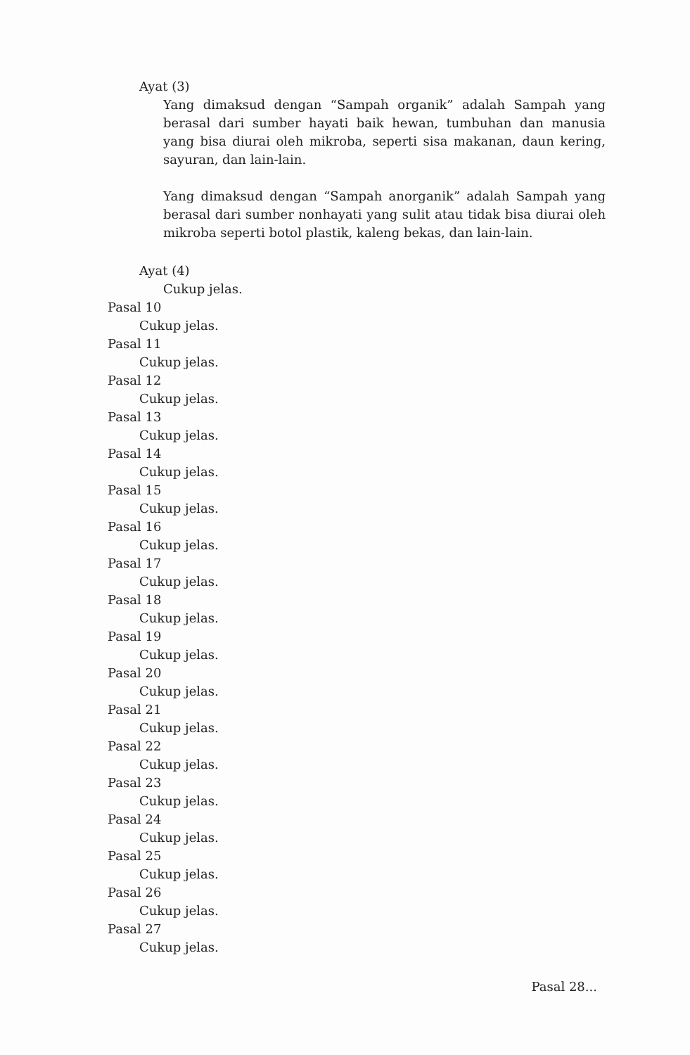Ayat (3)
Yang dimaksud dengan “Sampah organik” adalah Sampah yang berasal dari sumber hayati baik hewan, tumbuhan dan manusia yang bisa diurai oleh mikroba, seperti sisa makanan, daun kering, sayuran, dan lain-lain.
Yang dimaksud dengan “Sampah anorganik” adalah Sampah yang berasal dari sumber nonhayati yang sulit atau tidak bisa diurai oleh mikroba seperti botol plastik, kaleng bekas, dan lain-lain.
Ayat (4)
Cukup jelas.
Pasal 10
Cukup jelas.
Pasal 11
Cukup jelas.
Pasal 12
Cukup jelas.
Pasal 13
Cukup jelas.
Pasal 14
Cukup jelas.
Pasal 15
Cukup jelas.
Pasal 16
Cukup jelas.
Pasal 17
Cukup jelas.
Pasal 18
Cukup jelas.
Pasal 19
Cukup jelas.
Pasal 20
Cukup jelas.
Pasal 21
Cukup jelas.
Pasal 22
Cukup jelas.
Pasal 23
Cukup jelas.
Pasal 24
Cukup jelas.
Pasal 25
Cukup jelas.
Pasal 26
Cukup jelas.
Pasal 27
Cukup jelas.
Pasal 28...